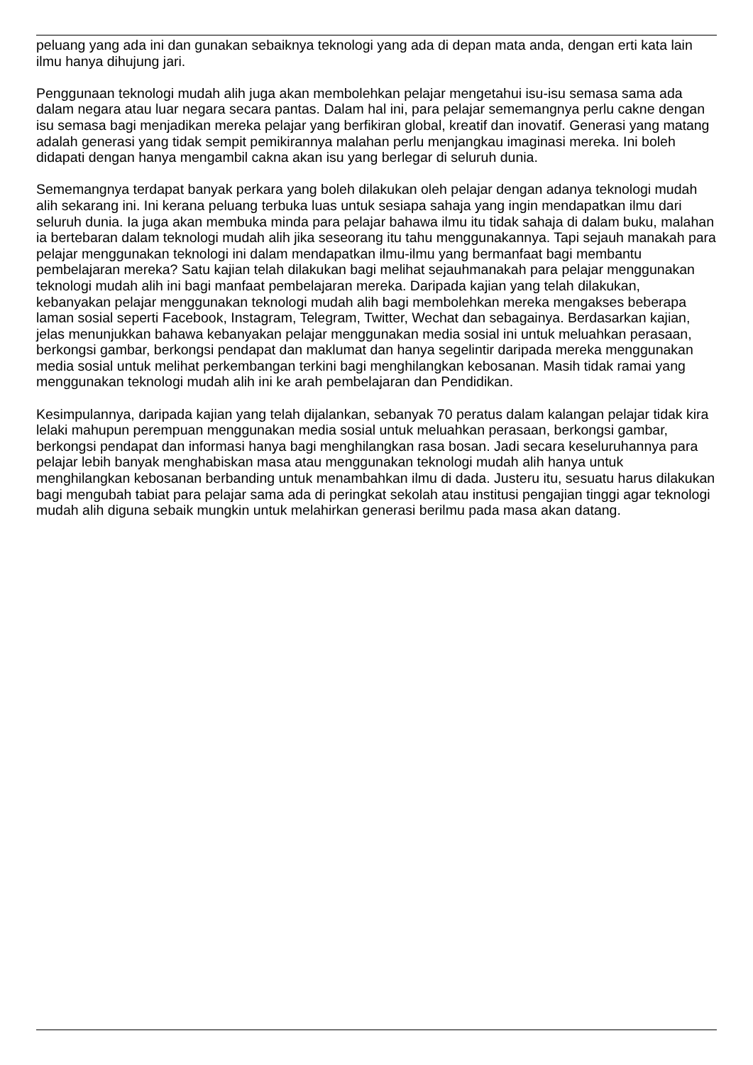peluang yang ada ini dan gunakan sebaiknya teknologi yang ada di depan mata anda, dengan erti kata lain ilmu hanya dihujung jari.
Penggunaan teknologi mudah alih juga akan membolehkan pelajar mengetahui isu-isu semasa sama ada dalam negara atau luar negara secara pantas. Dalam hal ini, para pelajar sememangnya perlu cakne dengan isu semasa bagi menjadikan mereka pelajar yang berfikiran global, kreatif dan inovatif. Generasi yang matang adalah generasi yang tidak sempit pemikirannya malahan perlu menjangkau imaginasi mereka. Ini boleh didapati dengan hanya mengambil cakna akan isu yang berlegar di seluruh dunia.
Sememangnya terdapat banyak perkara yang boleh dilakukan oleh pelajar dengan adanya teknologi mudah alih sekarang ini. Ini kerana peluang terbuka luas untuk sesiapa sahaja yang ingin mendapatkan ilmu dari seluruh dunia. Ia juga akan membuka minda para pelajar bahawa ilmu itu tidak sahaja di dalam buku, malahan ia bertebaran dalam teknologi mudah alih jika seseorang itu tahu menggunakannya. Tapi sejauh manakah para pelajar menggunakan teknologi ini dalam mendapatkan ilmu-ilmu yang bermanfaat bagi membantu pembelajaran mereka? Satu kajian telah dilakukan bagi melihat sejauhmanakah para pelajar menggunakan teknologi mudah alih ini bagi manfaat pembelajaran mereka. Daripada kajian yang telah dilakukan, kebanyakan pelajar menggunakan teknologi mudah alih bagi membolehkan mereka mengakses beberapa laman sosial seperti Facebook, Instagram, Telegram, Twitter, Wechat dan sebagainya. Berdasarkan kajian, jelas menunjukkan bahawa kebanyakan pelajar menggunakan media sosial ini untuk meluahkan perasaan, berkongsi gambar, berkongsi pendapat dan maklumat dan hanya segelintir daripada mereka menggunakan media sosial untuk melihat perkembangan terkini bagi menghilangkan kebosanan. Masih tidak ramai yang menggunakan teknologi mudah alih ini ke arah pembelajaran dan Pendidikan.
Kesimpulannya, daripada kajian yang telah dijalankan, sebanyak 70 peratus dalam kalangan pelajar tidak kira lelaki mahupun perempuan menggunakan media sosial untuk meluahkan perasaan, berkongsi gambar, berkongsi pendapat dan informasi hanya bagi menghilangkan rasa bosan. Jadi secara keseluruhannya para pelajar lebih banyak menghabiskan masa atau menggunakan teknologi mudah alih hanya untuk menghilangkan kebosanan berbanding untuk menambahkan ilmu di dada. Justeru itu, sesuatu harus dilakukan bagi mengubah tabiat para pelajar sama ada di peringkat sekolah atau institusi pengajian tinggi agar teknologi mudah alih diguna sebaik mungkin untuk melahirkan generasi berilmu pada masa akan datang.